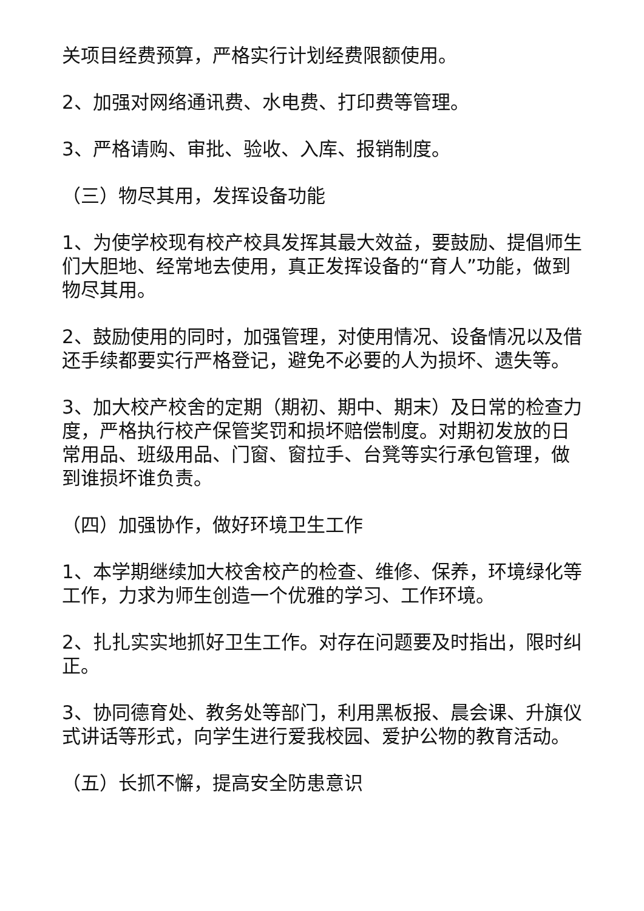关项目经费预算，严格实行计划经费限额使用。
2、加强对网络通讯费、水电费、打印费等管理。
3、严格请购、审批、验收、入库、报销制度。
（三）物尽其用，发挥设备功能
1、为使学校现有校产校具发挥其最大效益，要鼓励、提倡师生们大胆地、经常地去使用，真正发挥设备的“育人”功能，做到物尽其用。
2、鼓励使用的同时，加强管理，对使用情况、设备情况以及借还手续都要实行严格登记，避免不必要的人为损坏、遗失等。
3、加大校产校舍的定期（期初、期中、期末）及日常的检查力度，严格执行校产保管奖罚和损坏赔偿制度。对期初发放的日常用品、班级用品、门窗、窗拉手、台凳等实行承包管理，做到谁损坏谁负责。
（四）加强协作，做好环境卫生工作
1、本学期继续加大校舍校产的检查、维修、保养，环境绿化等工作，力求为师生创造一个优雅的学习、工作环境。
2、扎扎实实地抓好卫生工作。对存在问题要及时指出，限时纠正。
3、协同德育处、教务处等部门，利用黑板报、晨会课、升旗仪式讲话等形式，向学生进行爱我校园、爱护公物的教育活动。
（五）长抓不懈，提高安全防患意识